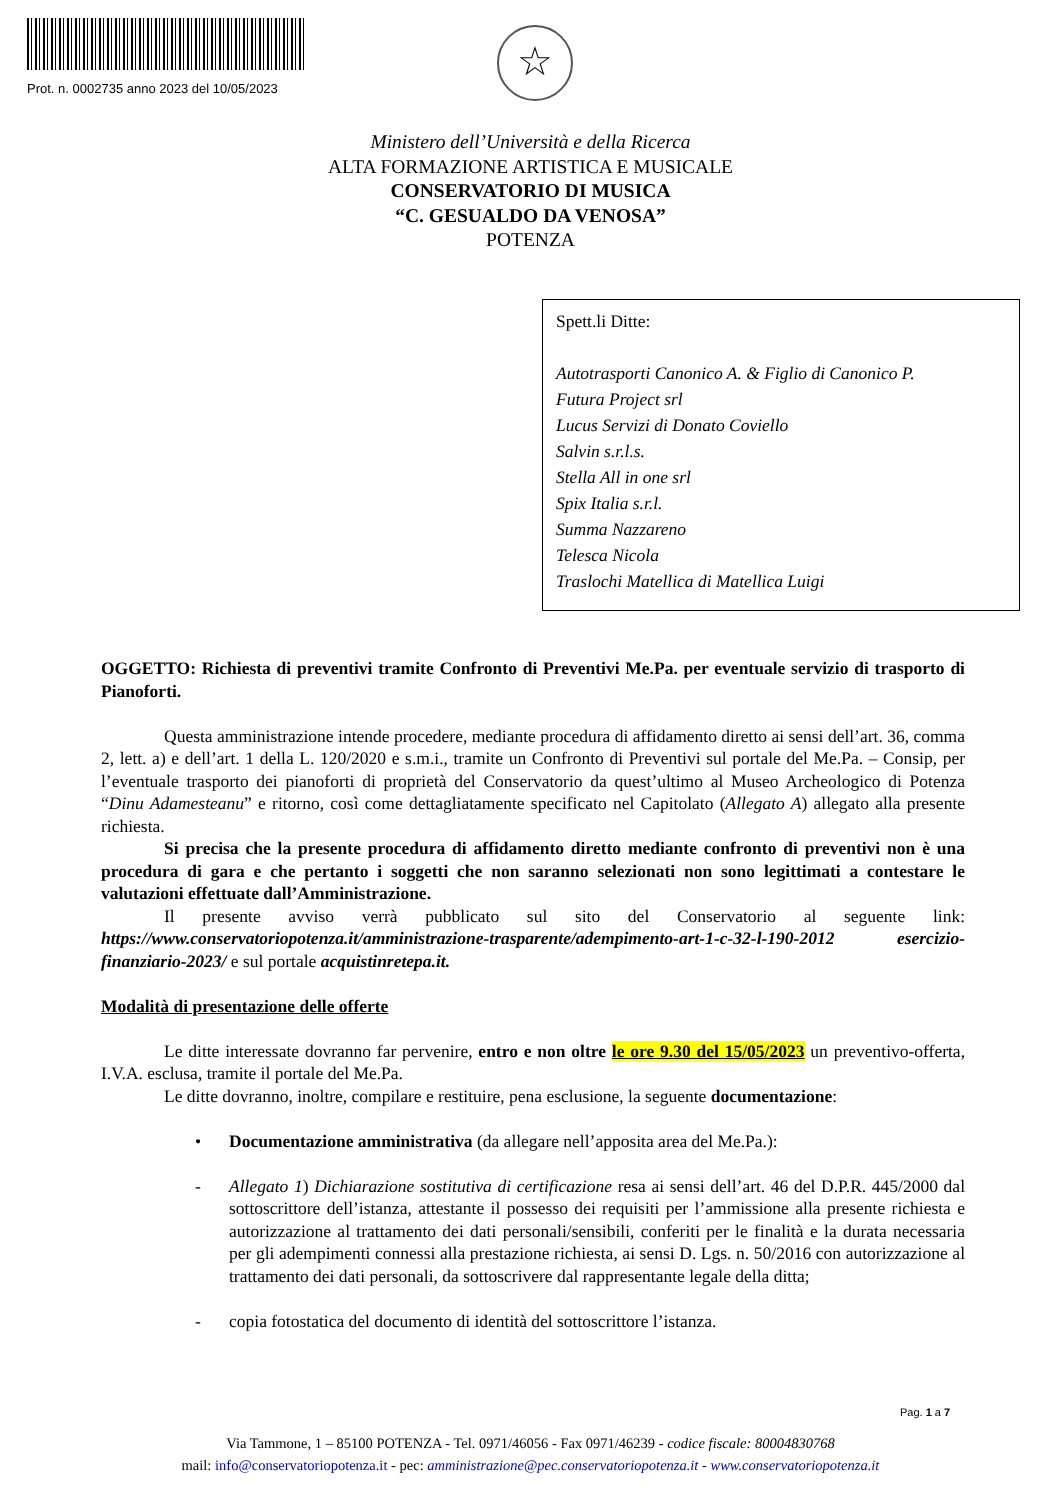Prot. n. 0002735 anno 2023 del 10/05/2023
☆
Ministero dell’Università e della Ricerca
ALTA FORMAZIONE ARTISTICA E MUSICALE
CONSERVATORIO DI MUSICA
“C. GESUALDO DA VENOSA”
POTENZA
Spett.li Ditte:
Autotrasporti Canonico A. & Figlio di Canonico P.
Futura Project srl
Lucus Servizi di Donato Coviello
Salvin s.r.l.s.
Stella All in one srl
Spix Italia s.r.l.
Summa Nazzareno
Telesca Nicola
Traslochi Matellica di Matellica Luigi
OGGETTO: Richiesta di preventivi tramite Confronto di Preventivi Me.Pa. per eventuale servizio di trasporto di Pianoforti.
Questa amministrazione intende procedere, mediante procedura di affidamento diretto ai sensi dell’art. 36, comma 2, lett. a) e dell’art. 1 della L. 120/2020 e s.m.i., tramite un Confronto di Preventivi sul portale del Me.Pa. – Consip, per l’eventuale trasporto dei pianoforti di proprietà del Conservatorio da quest’ultimo al Museo Archeologico di Potenza “Dinu Adamesteanu” e ritorno, così come dettagliatamente specificato nel Capitolato (Allegato A) allegato alla presente richiesta.
Si precisa che la presente procedura di affidamento diretto mediante confronto di preventivi non è una procedura di gara e che pertanto i soggetti che non saranno selezionati non sono legittimati a contestare le valutazioni effettuate dall’Amministrazione.
Il presente avviso verrà pubblicato sul sito del Conservatorio al seguente link: https://www.conservatoriopotenza.it/amministrazione-trasparente/adempimento-art-1-c-32-l-190-2012 esercizio-finanziario-2023/ e sul portale acquistinretepa.it.
Modalità di presentazione delle offerte
Le ditte interessate dovranno far pervenire, entro e non oltre le ore 9.30 del 15/05/2023 un preventivo-offerta, I.V.A. esclusa, tramite il portale del Me.Pa.
Le ditte dovranno, inoltre, compilare e restituire, pena esclusione, la seguente documentazione:
• Documentazione amministrativa (da allegare nell’apposita area del Me.Pa.):
- Allegato 1) Dichiarazione sostitutiva di certificazione resa ai sensi dell’art. 46 del D.P.R. 445/2000 dal sottoscrittore dell’istanza, attestante il possesso dei requisiti per l’ammissione alla presente richiesta e autorizzazione al trattamento dei dati personali/sensibili, conferiti per le finalità e la durata necessaria per gli adempimenti connessi alla prestazione richiesta, ai sensi D. Lgs. n. 50/2016 con autorizzazione al trattamento dei dati personali, da sottoscrivere dal rappresentante legale della ditta;
- copia fotostatica del documento di identità del sottoscrittore l’istanza.
Pag. 1 a 7
Via Tammone, 1 – 85100 POTENZA - Tel. 0971/46056 - Fax 0971/46239 - codice fiscale: 80004830768
mail: info@conservatoriopotenza.it - pec: amministrazione@pec.conservatoriopotenza.it - www.conservatoriopotenza.it